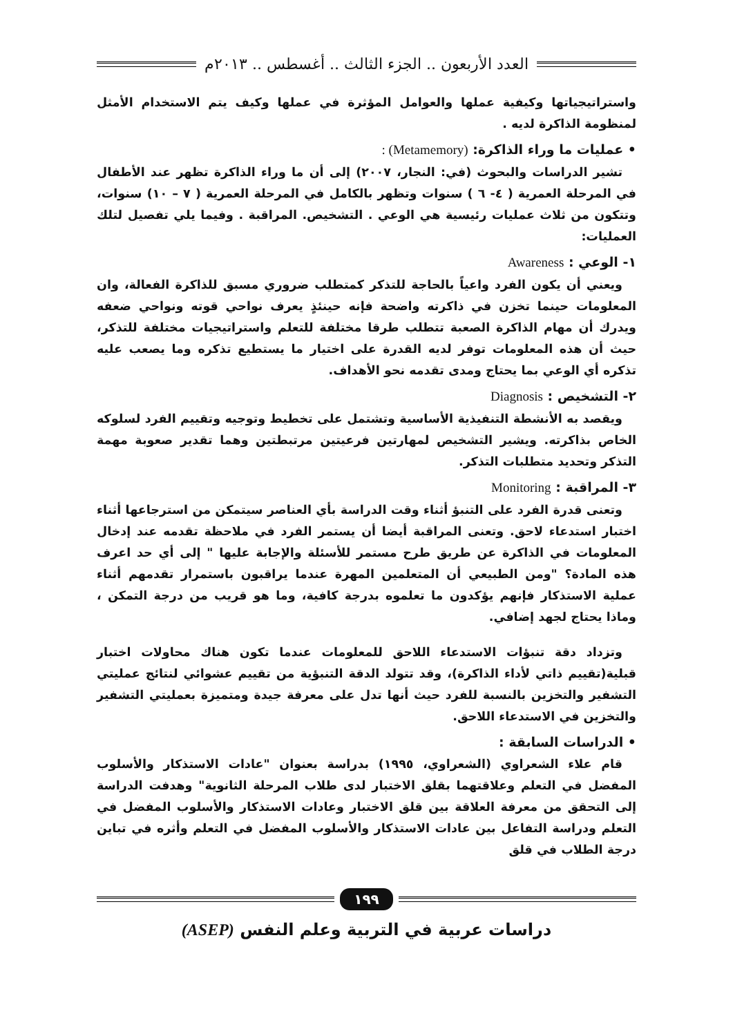العدد الأربعون .. الجزء الثالث .. أغسطس .. ٢٠١٣م
واستراتيجياتها وكيفية عملها والعوامل المؤثرة في عملها وكيف يتم الاستخدام الأمثل لمنظومة الذاكرة لديه .
• عمليات ما وراء الذاكرة: (Metamemory) :
تشير الدراسات والبحوث (في: النجار، ٢٠٠٧) إلى أن ما وراء الذاكرة تظهر عند الأطفال في المرحلة العمرية ( ٤- ٦ ) سنوات وتظهر بالكامل في المرحلة العمرية ( ٧ – ١٠) سنوات، وتتكون من ثلاث عمليات رئيسية هي الوعي . التشخيص. المراقبة . وفيما يلي تفصيل لتلك العمليات:
١- الوعي : Awareness
ويعني أن يكون الفرد واعياً بالحاجة للتذكر كمتطلب ضروري مسبق للذاكرة الفعالة، وان المعلومات حينما تخزن في ذاكرته واضحة فإنه حينئذٍ يعرف نواحي قوته ونواحي ضعفه ويدرك أن مهام الذاكرة الصعبة تتطلب طرقا مختلفة للتعلم واستراتيجيات مختلفة للتذكر، حيث أن هذه المعلومات توفر لديه القدرة على اختيار ما يستطيع تذكره وما يصعب عليه تذكره أي الوعي بما يحتاج ومدى تقدمه نحو الأهداف.
٢- التشخيص : Diagnosis
ويقصد به الأنشطة التنفيذية الأساسية وتشتمل على تخطيط وتوجيه وتقييم الفرد لسلوكه الخاص بذاكرته. ويشير التشخيص لمهارتين فرعيتين مرتبطتين وهما تقدير صعوبة مهمة التذكر وتحديد متطلبات التذكر.
٣- المراقبة : Monitoring
وتعنى قدرة الفرد على التنبؤ أثناء وقت الدراسة بأي العناصر سيتمكن من استرجاعها أثناء اختبار استدعاء لاحق. وتعنى المراقبة أيضا أن يستمر الفرد في ملاحظة تقدمه عند إدخال المعلومات في الذاكرة عن طريق طرح مستمر للأسئلة والإجابة عليها " إلى أي حد اعرف هذه المادة؟ "ومن الطبيعي أن المتعلمين المهرة عندما يراقبون باستمرار تقدمهم أثناء عملية الاستذكار فإنهم يؤكدون ما تعلموه بدرجة كافية، وما هو قريب من درجة التمكن ، وماذا يحتاج لجهد إضافي.
وتزداد دقة تنبؤات الاستدعاء اللاحق للمعلومات عندما تكون هناك محاولات اختبار قبلية(تقييم ذاتي لأداء الذاكرة)، وقد تتولد الدقة التنبؤية من تقييم عشوائي لنتائج عمليتي التشفير والتخزين بالنسبة للفرد حيث أنها تدل على معرفة جيدة ومتميزة بعمليتي التشفير والتخزين في الاستدعاء اللاحق.
• الدراسات السابقة :
قام علاء الشعراوي (الشعراوي، ١٩٩٥) بدراسة بعنوان "عادات الاستذكار والأسلوب المفضل في التعلم وعلاقتهما بقلق الاختبار لدى طلاب المرحلة الثانوية" وهدفت الدراسة إلى التحقق من معرفة العلاقة بين قلق الاختبار وعادات الاستذكار والأسلوب المفضل في التعلم ودراسة التفاعل بين عادات الاستذكار والأسلوب المفضل في التعلم وأثره في تباين درجة الطلاب في قلق
١٩٩
دراسات عربية في التربية وعلم النفس (ASEP)